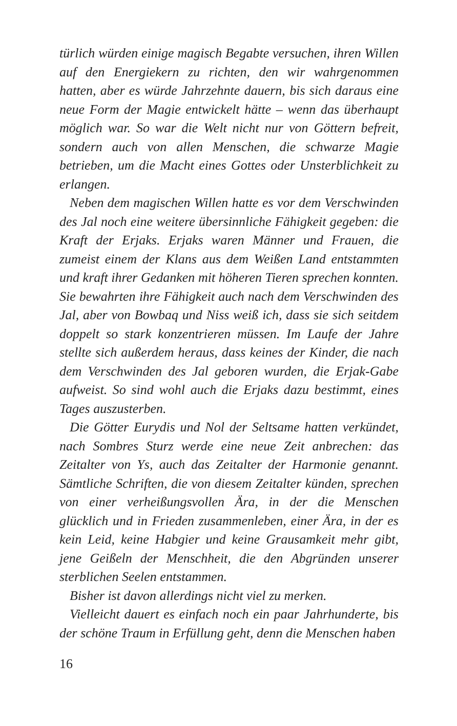türlich würden einige magisch Begabte versuchen, ihren Willen auf den Energiekern zu richten, den wir wahrgenommen hatten, aber es würde Jahrzehnte dauern, bis sich daraus eine neue Form der Magie entwickelt hätte – wenn das überhaupt möglich war. So war die Welt nicht nur von Göttern befreit, sondern auch von allen Menschen, die schwarze Magie betrieben, um die Macht eines Gottes oder Unsterblichkeit zu erlangen.
Neben dem magischen Willen hatte es vor dem Verschwinden des Jal noch eine weitere übersinnliche Fähigkeit gegeben: die Kraft der Erjaks. Erjaks waren Männer und Frauen, die zumeist einem der Klans aus dem Weißen Land entstammten und kraft ihrer Gedanken mit höheren Tieren sprechen konnten. Sie bewahrten ihre Fähigkeit auch nach dem Verschwinden des Jal, aber von Bowbaq und Niss weiß ich, dass sie sich seitdem doppelt so stark konzentrieren müssen. Im Laufe der Jahre stellte sich außerdem heraus, dass keines der Kinder, die nach dem Verschwinden des Jal geboren wurden, die Erjak-Gabe aufweist. So sind wohl auch die Erjaks dazu bestimmt, eines Tages auszusterben.
Die Götter Eurydis und Nol der Seltsame hatten verkündet, nach Sombres Sturz werde eine neue Zeit anbrechen: das Zeitalter von Ys, auch das Zeitalter der Harmonie genannt. Sämtliche Schriften, die von diesem Zeitalter künden, sprechen von einer verheißungsvollen Ära, in der die Menschen glücklich und in Frieden zusammenleben, einer Ära, in der es kein Leid, keine Habgier und keine Grausamkeit mehr gibt, jene Geißeln der Menschheit, die den Abgründen unserer sterblichen Seelen entstammen.
Bisher ist davon allerdings nicht viel zu merken.
Vielleicht dauert es einfach noch ein paar Jahrhunderte, bis der schöne Traum in Erfüllung geht, denn die Menschen haben
16